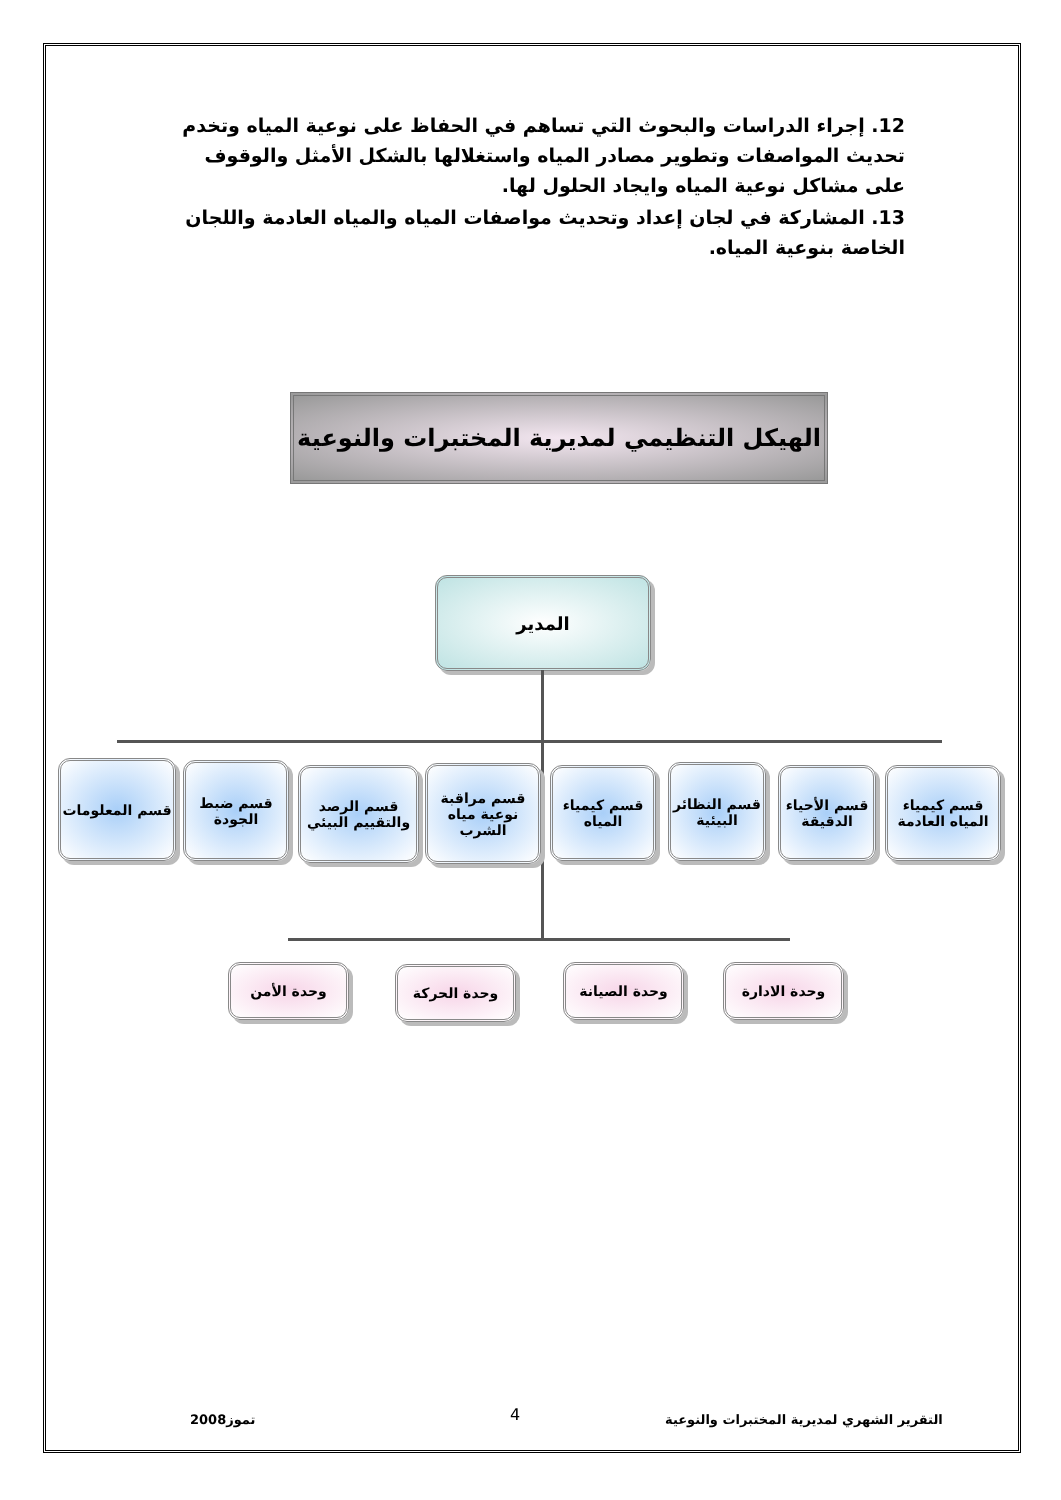12. إجراء الدراسات والبحوث التي تساهم في الحفاظ على نوعية المياه وتخدم تحديث المواصفات وتطوير مصادر المياه واستغلالها بالشكل الأمثل والوقوف على مشاكل نوعية المياه وايجاد الحلول لها.
13. المشاركة في لجان إعداد وتحديث مواصفات المياه والمياه العادمة واللجان الخاصة بنوعية المياه.
الهيكل التنظيمي لمديرية المختبرات والنوعية
المدير
قسم كيمياء المياه العادمة
قسم الأحياء الدقيقة
قسم النظائر البيئية
قسم كيمياء المياه
قسم مراقبة نوعية مياه الشرب
قسم الرصد والتقييم البيئي
قسم ضبط الجودة
قسم المعلومات
وحدة الادارة
وحدة الصيانة
وحدة الحركة
وحدة الأمن
التقرير الشهري لمديرية المختبرات والنوعية
4
تموز2008